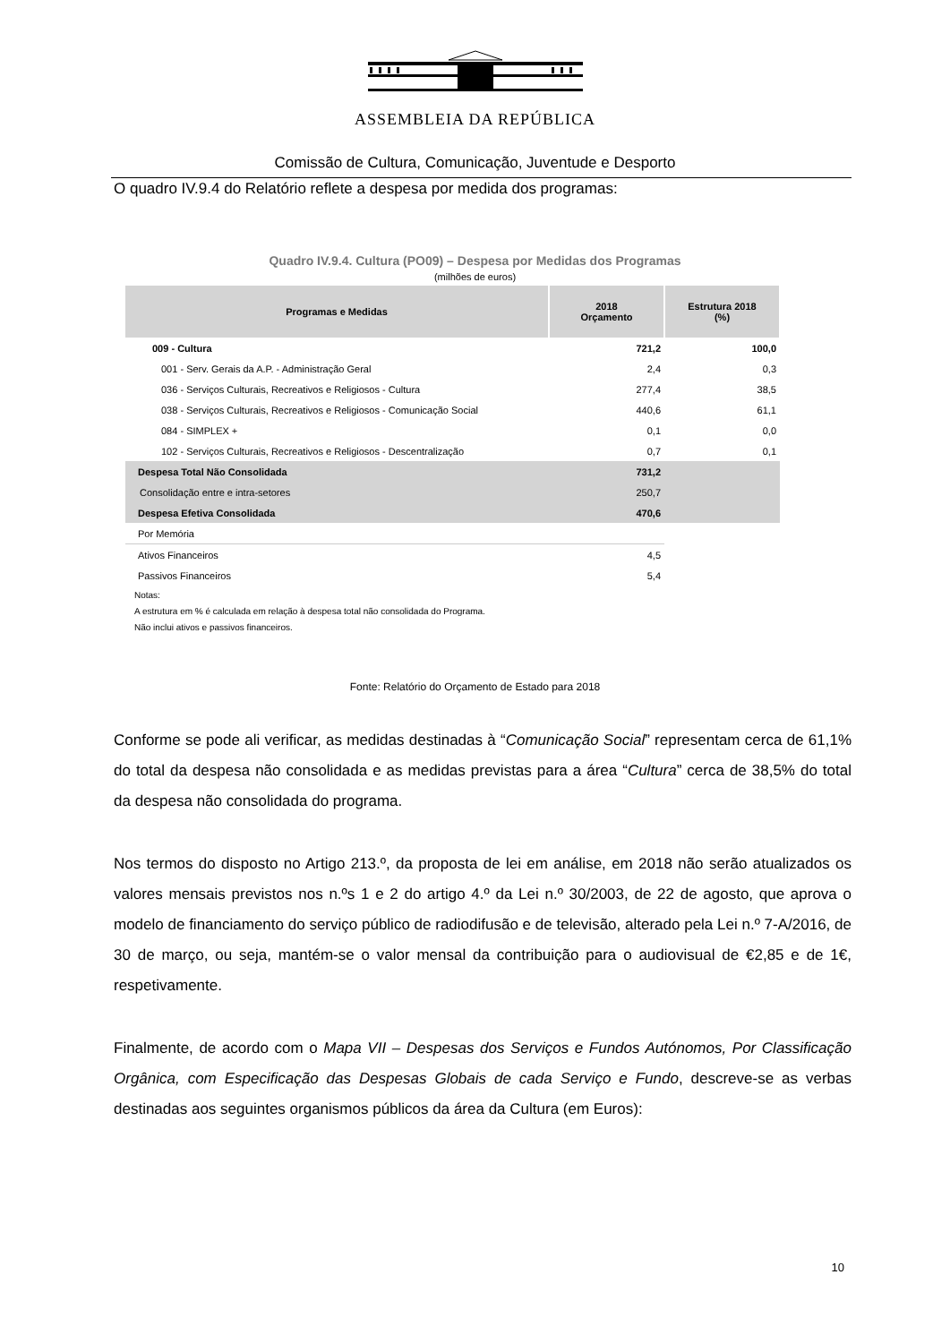ASSEMBLEIA DA REPÚBLICA
Comissão de Cultura, Comunicação, Juventude e Desporto
O quadro IV.9.4 do Relatório reflete a despesa por medida dos programas:
Quadro IV.9.4. Cultura (PO09) – Despesa por Medidas dos Programas
(milhões de euros)
| Programas e Medidas | 2018 Orçamento | Estrutura 2018 (%) |
| --- | --- | --- |
| 009 - Cultura | 721,2 | 100,0 |
| 001 - Serv. Gerais da A.P. - Administração Geral | 2,4 | 0,3 |
| 036 - Serviços Culturais, Recreativos e Religiosos - Cultura | 277,4 | 38,5 |
| 038 - Serviços Culturais, Recreativos e Religiosos - Comunicação Social | 440,6 | 61,1 |
| 084 - SIMPLEX + | 0,1 | 0,0 |
| 102 - Serviços Culturais, Recreativos e Religiosos - Descentralização | 0,7 | 0,1 |
| Despesa Total Não Consolidada | 731,2 | |
| Consolidação entre e intra-setores | 250,7 | |
| Despesa Efetiva Consolidada | 470,6 | |
| Por Memória | | |
| Ativos Financeiros | 4,5 | |
| Passivos Financeiros | 5,4 | |
Notas:
A estrutura em % é calculada em relação à despesa total não consolidada do Programa.
Não inclui ativos e passivos financeiros.
Fonte: Relatório do Orçamento de Estado para 2018
Conforme se pode ali verificar, as medidas destinadas à “Comunicação Social” representam cerca de 61,1% do total da despesa não consolidada e as medidas previstas para a área “Cultura” cerca de 38,5% do total da despesa não consolidada do programa.
Nos termos do disposto no Artigo 213.º, da proposta de lei em análise, em 2018 não serão atualizados os valores mensais previstos nos n.ºs 1 e 2 do artigo 4.º da Lei n.º 30/2003, de 22 de agosto, que aprova o modelo de financiamento do serviço público de radiodifusão e de televisão, alterado pela Lei n.º 7-A/2016, de 30 de março, ou seja, mantém-se o valor mensal da contribuição para o audiovisual de €2,85 e de 1€, respetivamente.
Finalmente, de acordo com o Mapa VII – Despesas dos Serviços e Fundos Autónomos, Por Classificação Orgânica, com Especificação das Despesas Globais de cada Serviço e Fundo, descreve-se as verbas destinadas aos seguintes organismos públicos da área da Cultura (em Euros):
10